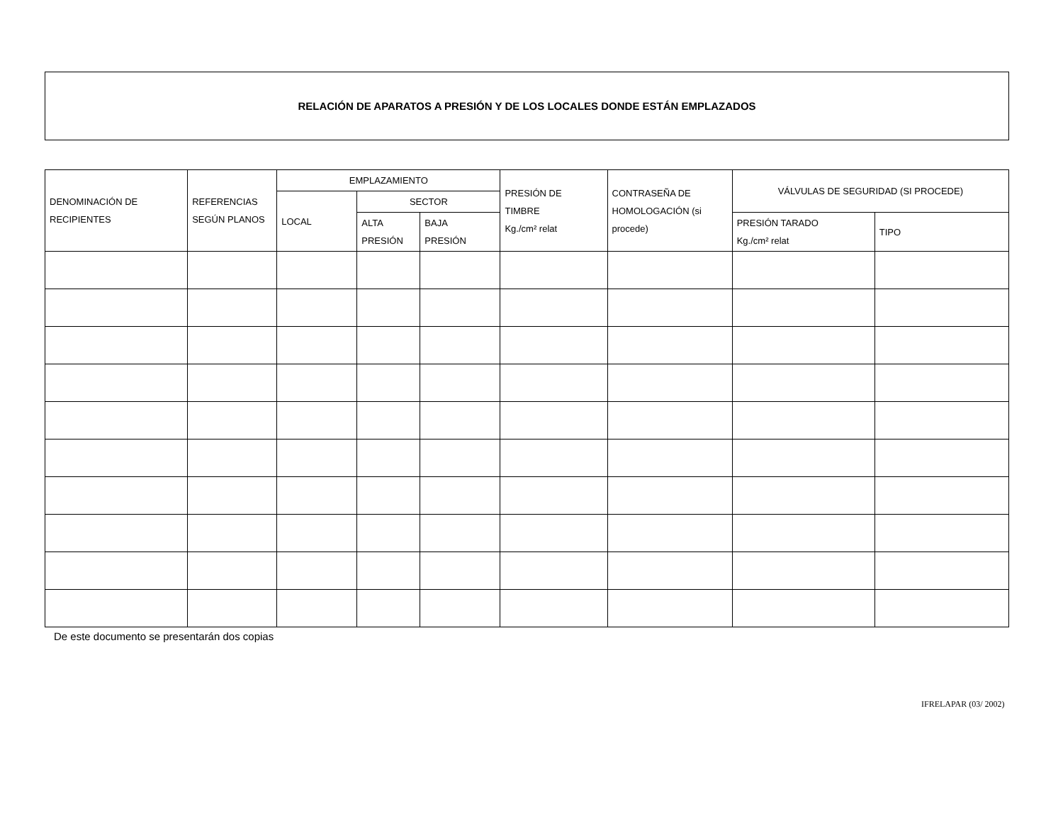RELACIÓN DE APARATOS A PRESIÓN Y DE LOS LOCALES DONDE ESTÁN EMPLAZADOS
| DENOMINACIÓN DE RECIPIENTES | REFERENCIAS SEGÚN PLANOS | EMPLAZAMIENTO | | | PRESIÓN DE TIMBRE Kg./cm² relat | CONTRASEÑA DE HOMOLOGACIÓN (si procede) | VÁLVULAS DE SEGURIDAD (SI PROCEDE) | |
| --- | --- | --- | --- | --- | --- | --- | --- | --- |
| | | LOCAL | SECTOR | | | | | |
| | | | ALTA PRESIÓN | BAJA PRESIÓN | | | PRESIÓN TARADO Kg./cm² relat | TIPO |
De este documento se presentarán dos copias
IFRELAPAR (03/ 2002)